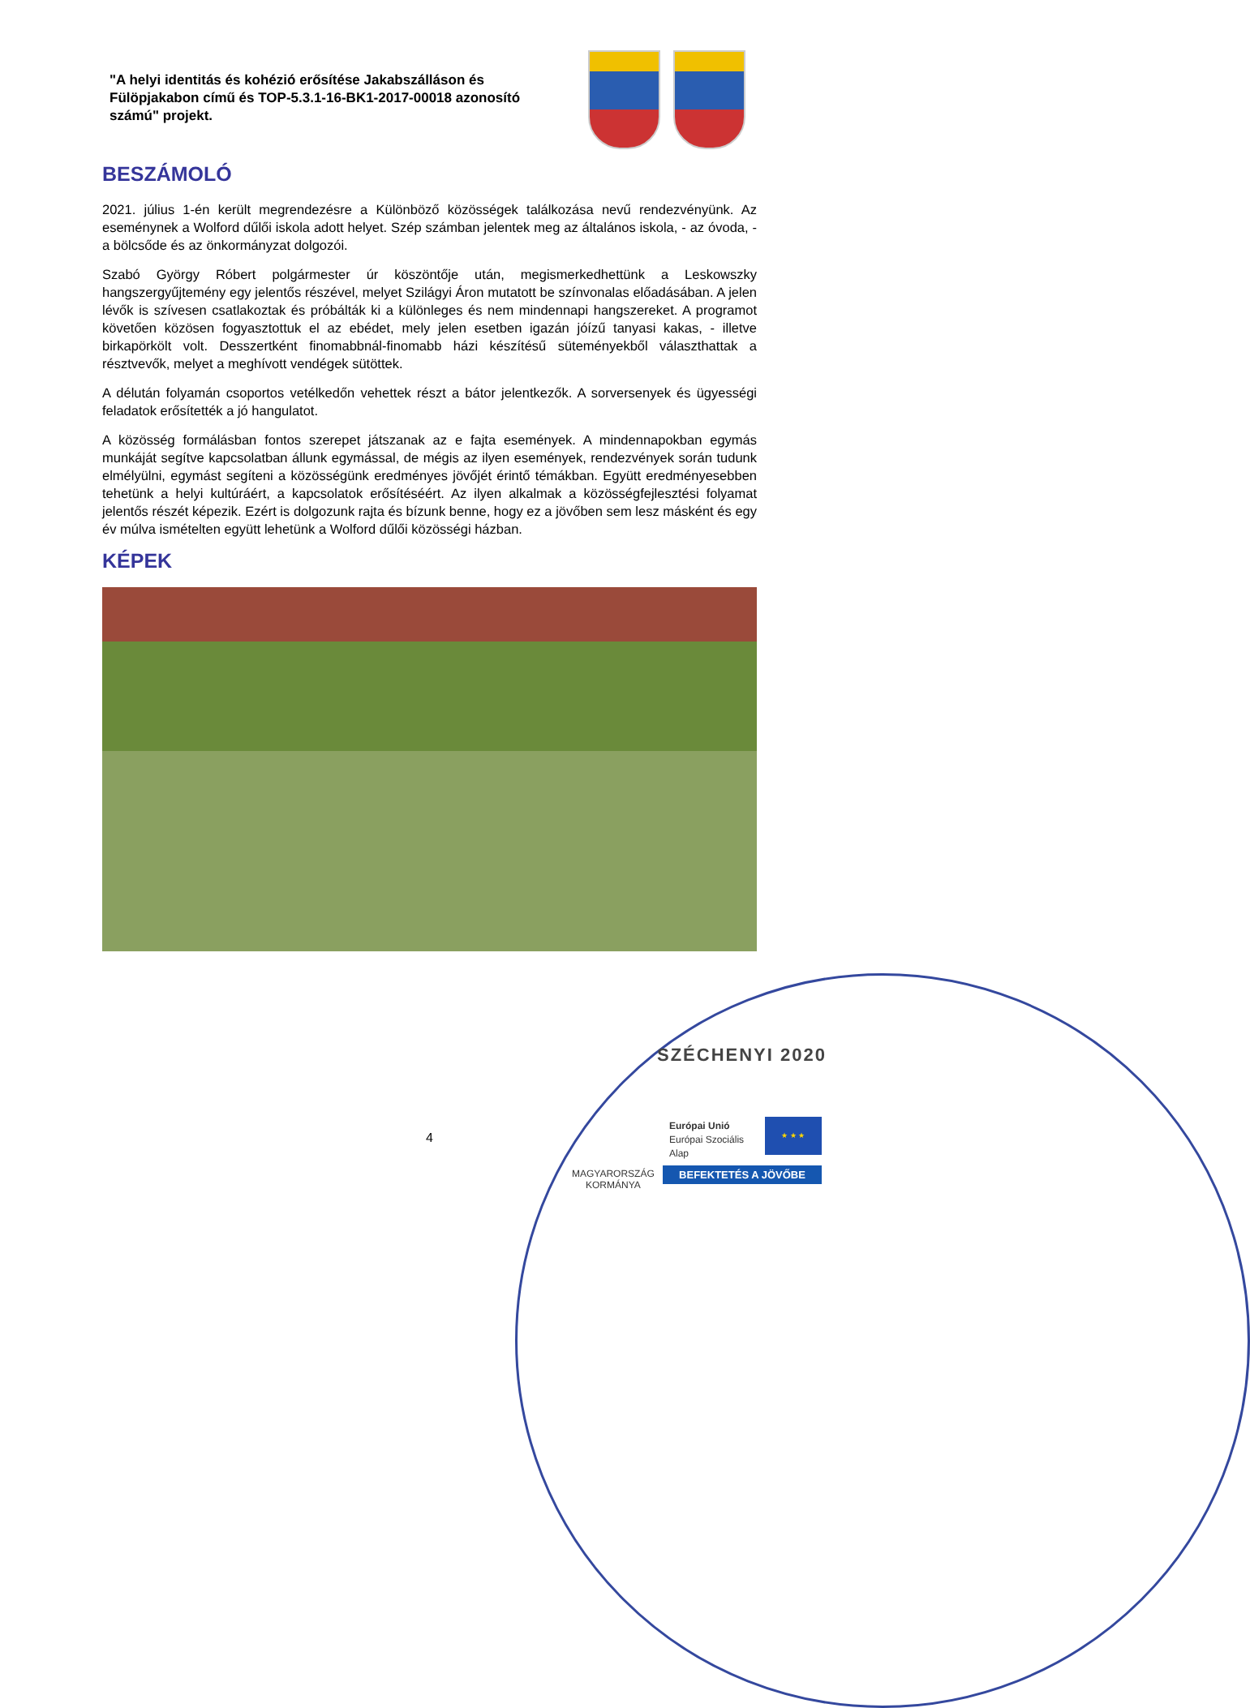"A helyi identitás és kohézió erősítése Jakabszálláson és Fülöpjakabon című és TOP-5.3.1-16-BK1-2017-00018 azonosító számú" projekt.
BESZÁMOLÓ
2021. július 1-én került megrendezésre a Különböző közösségek találkozása nevű rendezvényünk. Az eseménynek a Wolford dűlői iskola adott helyet. Szép számban jelentek meg az általános iskola, - az óvoda, - a bölcsőde és az önkormányzat dolgozói.
Szabó György Róbert polgármester úr köszöntője után, megismerkedhettünk a Leskowszky hangszergyűjtemény egy jelentős részével, melyet Szilágyi Áron mutatott be színvonalas előadásában. A jelen lévők is szívesen csatlakoztak és próbálták ki a különleges és nem mindennapi hangszereket. A programot követően közösen fogyasztottuk el az ebédet, mely jelen esetben igazán jóízű tanyasi kakas, - illetve birkapörkölt volt. Desszertként finomabbnál-finomabb házi készítésű süteményekből választhattak a résztvevők, melyet a meghívott vendégek sütöttek.
A délután folyamán csoportos vetélkedőn vehettek részt a bátor jelentkezők. A sorversenyek és ügyességi feladatok erősítették a jó hangulatot.
A közösség formálásban fontos szerepet játszanak az e fajta események. A mindennapokban egymás munkáját segítve kapcsolatban állunk egymással, de mégis az ilyen események, rendezvények során tudunk elmélyülni, egymást segíteni a közösségünk eredményes jövőjét érintő témákban. Együtt eredményesebben tehetünk a helyi kultúráért, a kapcsolatok erősítéséért. Az ilyen alkalmak a közösségfejlesztési folyamat jelentős részét képezik. Ezért is dolgozunk rajta és bízunk benne, hogy ez a jövőben sem lesz másként és egy év múlva ismételten együtt lehetünk a Wolford dűlői közösségi házban.
KÉPEK
SZÉCHENYI 2020
Európai Unió
Európai Szociális
Alap
★ ★ ★
MAGYARORSZÁG
KORMÁNYA
BEFEKTETÉS A JÖVŐBE
4